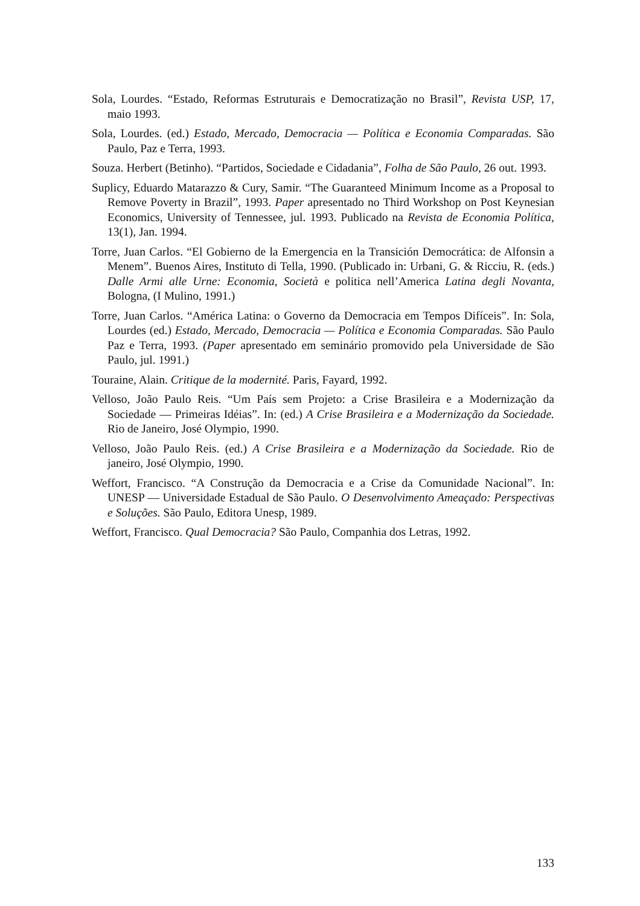Sola, Lourdes. “Estado, Reformas Estruturais e Democratização no Brasil”, Revista USP, 17, maio 1993.
Sola, Lourdes. (ed.) Estado, Mercado, Democracia — Política e Economia Comparadas. São Paulo, Paz e Terra, 1993.
Souza. Herbert (Betinho). “Partidos, Sociedade e Cidadania”, Folha de São Paulo, 26 out. 1993.
Suplicy, Eduardo Matarazzo & Cury, Samir. “The Guaranteed Minimum Income as a Proposal to Remove Poverty in Brazil”, 1993. Paper apresentado no Third Workshop on Post Keynesian Economics, University of Tennessee, jul. 1993. Publicado na Revista de Economia Política, 13(1), Jan. 1994.
Torre, Juan Carlos. “El Gobierno de la Emergencia en la Transición Democrática: de Alfonsin a Menem”. Buenos Aires, Instituto di Tella, 1990. (Publicado in: Urbani, G. & Ricciu, R. (eds.) Dalle Armi alle Urne: Economia, Società e politica nell’America Latina degli Novanta, Bologna, (I Mulino, 1991.)
Torre, Juan Carlos. “América Latina: o Governo da Democracia em Tempos Difíceis”. In: Sola, Lourdes (ed.) Estado, Mercado, Democracia — Política e Economia Comparadas. São Paulo Paz e Terra, 1993. (Paper apresentado em seminário promovido pela Universidade de São Paulo, jul. 1991.)
Touraine, Alain. Critique de la modernité. Paris, Fayard, 1992.
Velloso, João Paulo Reis. “Um País sem Projeto: a Crise Brasileira e a Modernização da Sociedade — Primeiras Idéias”. In: (ed.) A Crise Brasileira e a Modernização da Sociedade. Rio de Janeiro, José Olympio, 1990.
Velloso, João Paulo Reis. (ed.) A Crise Brasileira e a Modernização da Sociedade. Rio de janeiro, José Olympio, 1990.
Weffort, Francisco. “A Construção da Democracia e a Crise da Comunidade Nacional”. In: UNESP — Universidade Estadual de São Paulo. O Desenvolvimento Ameaçado: Perspectivas e Soluções. São Paulo, Editora Unesp, 1989.
Weffort, Francisco. Qual Democracia? São Paulo, Companhia dos Letras, 1992.
133